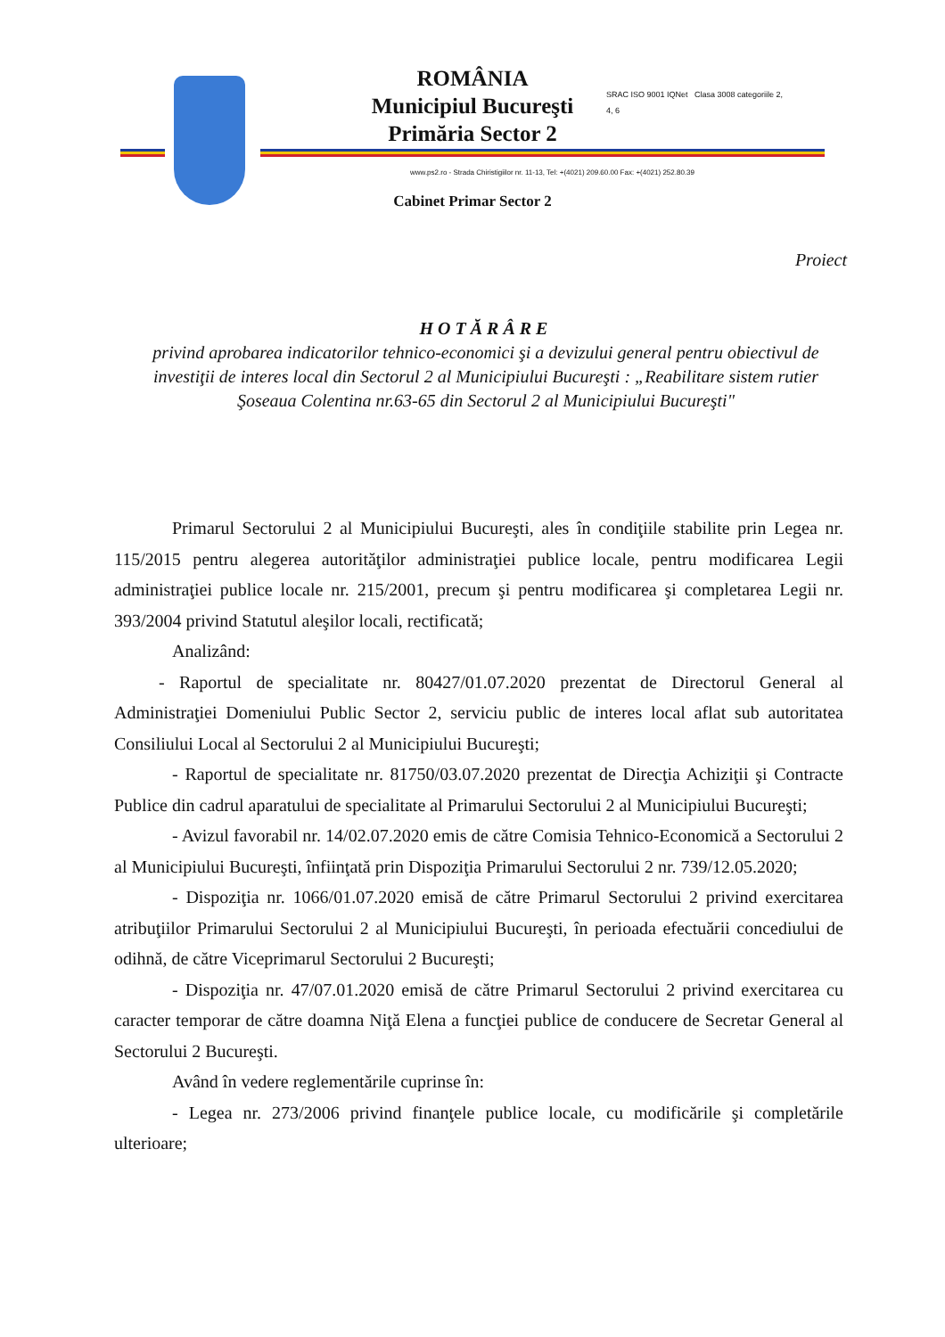ROMÂNIA
Municipiul Bucureşti
Primăria Sector 2
www.ps2.ro - Strada Chiristigiilor nr. 11-13, Tel: +(4021) 209.60.00 Fax: +(4021) 252.80.39
Cabinet Primar Sector 2
SRAC ISO 9001 IQNet Clasa 3008 categoriile 2, 4, 6
Proiect
HOTĂRÂRE
privind aprobarea indicatorilor tehnico-economici şi a devizului general pentru obiectivul de investiţii de interes local din Sectorul 2 al Municipiului Bucureşti : „Reabilitare sistem rutier Şoseaua Colentina nr.63-65 din Sectorul 2 al Municipiului Bucureşti"
Primarul Sectorului 2 al Municipiului Bucureşti, ales în condiţiile stabilite prin Legea nr. 115/2015 pentru alegerea autorităţilor administraţiei publice locale, pentru modificarea Legii administraţiei publice locale nr. 215/2001, precum şi pentru modificarea şi completarea Legii nr. 393/2004 privind Statutul aleşilor locali, rectificată;
Analizând:
- Raportul de specialitate nr. 80427/01.07.2020 prezentat de Directorul General al Administraţiei Domeniului Public Sector 2, serviciu public de interes local aflat sub autoritatea Consiliului Local al Sectorului 2 al Municipiului Bucureşti;
- Raportul de specialitate nr. 81750/03.07.2020 prezentat de Direcţia Achiziţii şi Contracte Publice din cadrul aparatului de specialitate al Primarului Sectorului 2 al Municipiului Bucureşti;
- Avizul favorabil nr. 14/02.07.2020 emis de către Comisia Tehnico-Economică a Sectorului 2 al Municipiului Bucureşti, înfiinţată prin Dispoziţia Primarului Sectorului 2 nr. 739/12.05.2020;
- Dispoziţia nr. 1066/01.07.2020 emisă de către Primarul Sectorului 2 privind exercitarea atribuţiilor Primarului Sectorului 2 al Municipiului Bucureşti, în perioada efectuării concediului de odihnă, de către Viceprimarul Sectorului 2 Bucureşti;
- Dispoziţia nr. 47/07.01.2020 emisă de către Primarul Sectorului 2 privind exercitarea cu caracter temporar de către doamna Niţă Elena a funcţiei publice de conducere de Secretar General al Sectorului 2 Bucureşti.
Având în vedere reglementările cuprinse în:
- Legea nr. 273/2006 privind finanţele publice locale, cu modificările şi completările ulterioare;